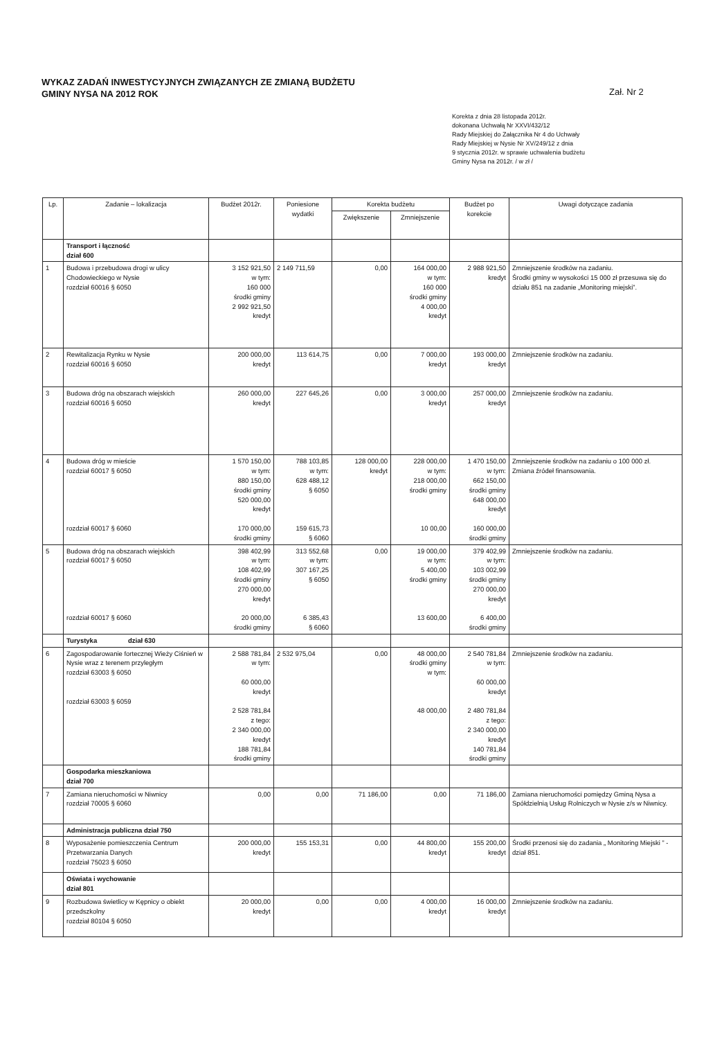WYKAZ ZADAŃ INWESTYCYJNYCH ZWIĄZANYCH ZE ZMIANĄ BUDŻETU
GMINY NYSA NA 2012 ROK
Zał. Nr 2
Korekta z dnia 28 listopada 2012r.
dokonana Uchwałą Nr XXVI/432/12
Rady Miejskiej do Załącznika Nr 4 do Uchwały
Rady Miejskiej w Nysie Nr XV/249/12 z dnia
9 stycznia 2012r. w sprawie uchwalenia budżetu
Gminy Nysa na 2012r. / w zł /
| Lp. | Zadanie – lokalizacja | Budżet 2012r. | Poniesione wydatki | Korekta budżetu | | Budżet po korekcie | Uwagi dotyczące zadania |
| --- | --- | --- | --- | --- | --- | --- | --- |
| | | | | Zwiększenie | Zmniejszenie | | |
| | Transport i łączność dział 600 | | | | | | |
| 1 | Budowa i przebudowa drogi w ulicy Chodowieckiego w Nysie rozdział 60016 § 6050 | 3 152 921,50 w tym: 160 000 środki gminy 2 992 921,50 kredyt | 2 149 711,59 | 0,00 | 164 000,00 w tym: 160 000 środki gminy 4 000,00 kredyt | 2 988 921,50 kredyt | Zmniejszenie środków na zadaniu. Środki gminy w wysokości 15 000 zł przesuwa się do działu 851 na zadanie „Monitoring miejski”. |
| 2 | Rewitalizacja Rynku w Nysie rozdział 60016 § 6050 | 200 000,00 kredyt | 113 614,75 | 0,00 | 7 000,00 kredyt | 193 000,00 kredyt | Zmniejszenie środków na zadaniu. |
| 3 | Budowa dróg na obszarach wiejskich rozdział 60016 § 6050 | 260 000,00 kredyt | 227 645,26 | 0,00 | 3 000,00 kredyt | 257 000,00 kredyt | Zmniejszenie środków na zadaniu. |
| 4 | Budowa dróg w mieście rozdział 60017 § 6050 rozdział 60017 § 6060 | 1 570 150,00 w tym: 880 150,00 środki gminy 520 000,00 kredyt 170 000,00 środki gminy | 788 103,85 w tym: 628 488,12 § 6050 159 615,73 § 6060 | 128 000,00 kredyt | 228 000,00 w tym: 218 000,00 środki gminy 10 00,00 | 1 470 150,00 w tym: 662 150,00 środki gminy 648 000,00 kredyt 160 000,00 środki gminy | Zmniejszenie środków na zadaniu o 100 000 zł. Zmiana źródeł finansowania. |
| 5 | Budowa dróg na obszarach wiejskich rozdział 60017 § 6050 rozdział 60017 § 6060 | 398 402,99 w tym: 108 402,99 środki gminy 270 000,00 kredyt 20 000,00 środki gminy | 313 552,68 w tym: 307 167,25 § 6050 6 385,43 § 6060 | 0,00 | 19 000,00 w tym: 5 400,00 środki gminy 13 600,00 | 379 402,99 w tym: 103 002,99 środki gminy 270 000,00 kredyt 6 400,00 środki gminy | Zmniejszenie środków na zadaniu. |
| | Turystyka dział 630 | | | | | | |
| 6 | Zagospodarowanie fortecznej Wieży Ciśnień w Nysie wraz z terenem przyległym rozdział 63003 § 6050 rozdział 63003 § 6059 | 2 588 781,84 w tym: 60 000,00 kredyt 2 528 781,84 z tego: 2 340 000,00 kredyt 188 781,84 środki gminy | 2 532 975,04 | 0,00 | 48 000,00 środki gminy w tym: 48 000,00 | 2 540 781,84 w tym: 60 000,00 kredyt 2 480 781,84 z tego: 2 340 000,00 kredyt 140 781,84 środki gminy | Zmniejszenie środków na zadaniu. |
| | Gospodarka mieszkaniowa dział 700 | | | | | | |
| 7 | Zamiana nieruchomości w Niwnicy rozdział 70005 § 6060 | 0,00 | 0,00 | 71 186,00 | 0,00 | 71 186,00 | Zamiana nieruchomości pomiędzy Gminą Nysa a Spółdzielnią Usług Rolniczych w Nysie z/s w Niwnicy. |
| | Administracja publiczna dział 750 | | | | | | |
| 8 | Wyposażenie pomieszczenia Centrum Przetwarzania Danych rozdział 75023 § 6050 | 200 000,00 kredyt | 155 153,31 | 0,00 | 44 800,00 kredyt | 155 200,00 kredyt | Środki przenosi się do zadania „ Monitoring Miejski ” - dział 851. |
| | Oświata i wychowanie dział 801 | | | | | | |
| 9 | Rozbudowa świetlicy w Kępnicy o obiekt przedszkolny rozdział 80104 § 6050 | 20 000,00 kredyt | 0,00 | 0,00 | 4 000,00 kredyt | 16 000,00 kredyt | Zmniejszenie środków na zadaniu. |